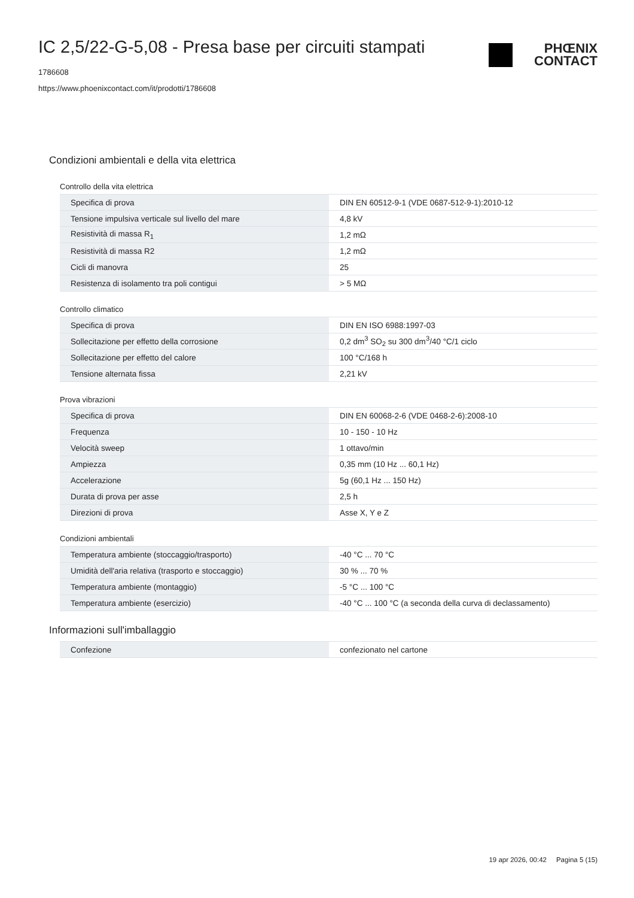IC 2,5/22-G-5,08 - Presa base per circuiti stampati
1786608
https://www.phoenixcontact.com/it/prodotti/1786608
PHŒNIX
CONTACT
Condizioni ambientali e della vita elettrica
Controllo della vita elettrica
| Specifica di prova | DIN EN 60512-9-1 (VDE 0687-512-9-1):2010-12 |
| Tensione impulsiva verticale sul livello del mare | 4,8 kV |
| Resistività di massa R<sub>1</sub> | 1,2 mΩ |
| Resistività di massa R2 | 1,2 mΩ |
| Cicli di manovra | 25 |
| Resistenza di isolamento tra poli contigui | > 5 MΩ |
Controllo climatico
| Specifica di prova | DIN EN ISO 6988:1997-03 |
| Sollecitazione per effetto della corrosione | 0,2 dm<sup>3</sup> SO<sub>2</sub> su 300 dm<sup>3</sup>/40 °C/1 ciclo |
| Sollecitazione per effetto del calore | 100 °C/168 h |
| Tensione alternata fissa | 2,21 kV |
Prova vibrazioni
| Specifica di prova | DIN EN 60068-2-6 (VDE 0468-2-6):2008-10 |
| Frequenza | 10 - 150 - 10 Hz |
| Velocità sweep | 1 ottavo/min |
| Ampiezza | 0,35 mm (10 Hz ... 60,1 Hz) |
| Accelerazione | 5g (60,1 Hz ... 150 Hz) |
| Durata di prova per asse | 2,5 h |
| Direzioni di prova | Asse X, Y e Z |
Condizioni ambientali
| Temperatura ambiente (stoccaggio/trasporto) | -40 °C ... 70 °C |
| Umidità dell'aria relativa (trasporto e stoccaggio) | 30 % ... 70 % |
| Temperatura ambiente (montaggio) | -5 °C ... 100 °C |
| Temperatura ambiente (esercizio) | -40 °C ... 100 °C (a seconda della curva di declassamento) |
Informazioni sull'imballaggio
| Confezione | confezionato nel cartone |
19 apr 2026, 00:42 Pagina 5 (15)